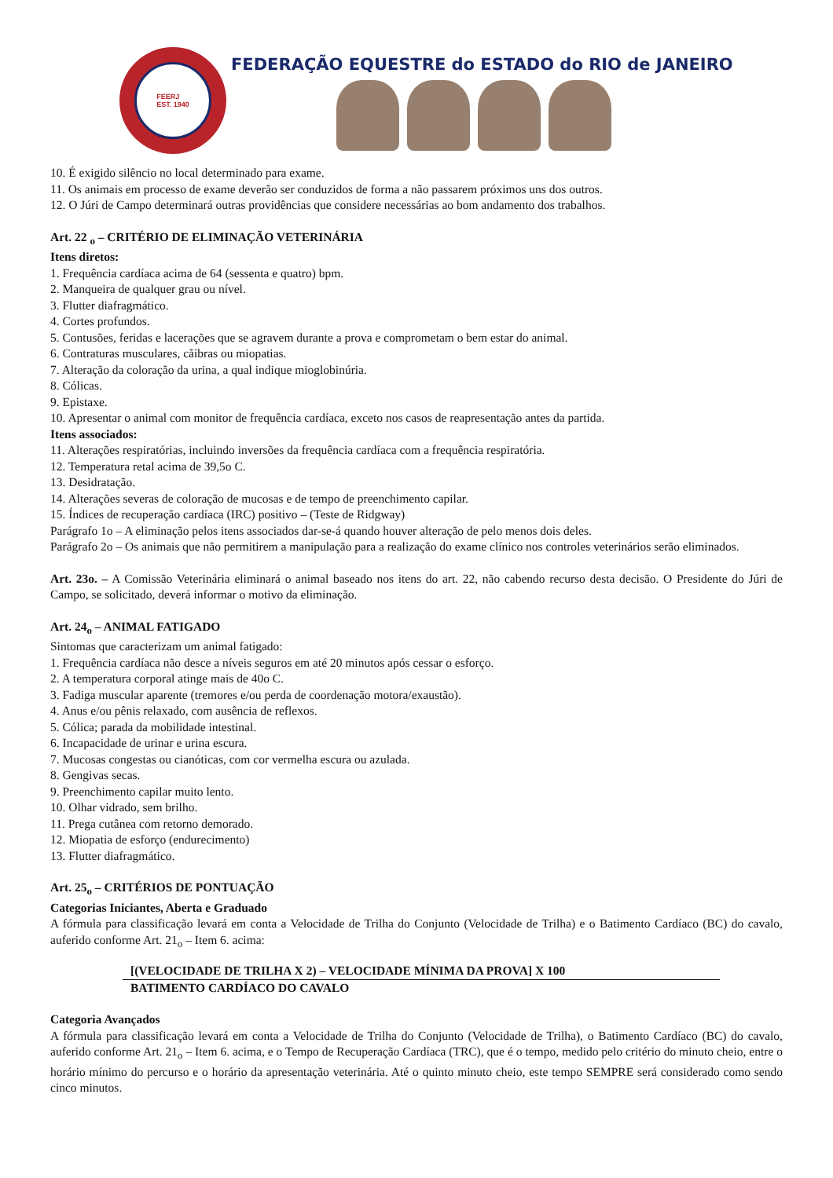FEERJ
EST. 1940
FEDERAÇÃO EQUESTRE do ESTADO do RIO de JANEIRO
10. É exigido silêncio no local determinado para exame.
11. Os animais em processo de exame deverão ser conduzidos de forma a não passarem próximos uns dos outros.
12. O Júri de Campo determinará outras providências que considere necessárias ao bom andamento dos trabalhos.
Art. 22 <sub>o</sub> – CRITÉRIO DE ELIMINAÇÃO VETERINÁRIA
Itens diretos:
1. Frequência cardíaca acima de 64 (sessenta e quatro) bpm.
2. Manqueira de qualquer grau ou nível.
3. Flutter diafragmático.
4. Cortes profundos.
5. Contusões, feridas e lacerações que se agravem durante a prova e comprometam o bem estar do animal.
6. Contraturas musculares, cãibras ou miopatias.
7. Alteração da coloração da urina, a qual indique mioglobinúria.
8. Cólicas.
9. Epistaxe.
10. Apresentar o animal com monitor de frequência cardíaca, exceto nos casos de reapresentação antes da partida.
Itens associados:
11. Alterações respiratórias, incluindo inversões da frequência cardíaca com a frequência respiratória.
12. Temperatura retal acima de 39,5o C.
13. Desidratação.
14. Alterações severas de coloração de mucosas e de tempo de preenchimento capilar.
15. Índices de recuperação cardíaca (IRC) positivo – (Teste de Ridgway)
Parágrafo 1o – A eliminação pelos itens associados dar-se-á quando houver alteração de pelo menos dois deles.
Parágrafo 2o – Os animais que não permitirem a manipulação para a realização do exame clínico nos controles veterinários serão eliminados.
Art. 23o. – A Comissão Veterinária eliminará o animal baseado nos itens do art. 22, não cabendo recurso desta decisão. O Presidente do Júri de Campo, se solicitado, deverá informar o motivo da eliminação.
Art. 24<sub>o</sub> – ANIMAL FATIGADO
Sintomas que caracterizam um animal fatigado:
1. Frequência cardíaca não desce a níveis seguros em até 20 minutos após cessar o esforço.
2. A temperatura corporal atinge mais de 40o C.
3. Fadiga muscular aparente (tremores e/ou perda de coordenação motora/exaustão).
4. Anus e/ou pênis relaxado, com ausência de reflexos.
5. Cólica; parada da mobilidade intestinal.
6. Incapacidade de urinar e urina escura.
7. Mucosas congestas ou cianóticas, com cor vermelha escura ou azulada.
8. Gengivas secas.
9. Preenchimento capilar muito lento.
10. Olhar vidrado, sem brilho.
11. Prega cutânea com retorno demorado.
12. Miopatia de esforço (endurecimento)
13. Flutter diafragmático.
Art. 25<sub>o</sub> – CRITÉRIOS DE PONTUAÇÃO
Categorias Iniciantes, Aberta e Graduado
A fórmula para classificação levará em conta a Velocidade de Trilha do Conjunto (Velocidade de Trilha) e o Batimento Cardíaco (BC) do cavalo, auferido conforme Art. 21<sub>o</sub> – Item 6. acima:
[(VELOCIDADE DE TRILHA X 2) – VELOCIDADE MÍNIMA DA PROVA] X 100
BATIMENTO CARDÍACO DO CAVALO
Categoria Avançados
A fórmula para classificação levará em conta a Velocidade de Trilha do Conjunto (Velocidade de Trilha), o Batimento Cardíaco (BC) do cavalo, auferido conforme Art. 21<sub>o</sub> – Item 6. acima, e o Tempo de Recuperação Cardíaca (TRC), que é o tempo, medido pelo critério do minuto cheio, entre o horário mínimo do percurso e o horário da apresentação veterinária. Até o quinto minuto cheio, este tempo SEMPRE será considerado como sendo cinco minutos.